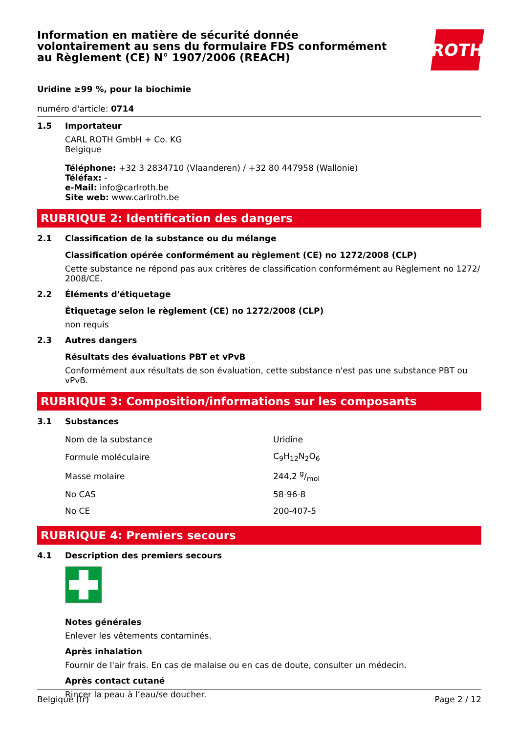Information en matière de sécurité donnée volontairement au sens du formulaire FDS conformément au Règlement (CE) N° 1907/2006 (REACH)
ROTH
Uridine ≥99 %, pour la biochimie
numéro d'article: 0714
1.5
Importateur
CARL ROTH GmbH + Co. KG
Belgique
Téléphone: +32 3 2834710 (Vlaanderen) / +32 80 447958 (Wallonie)
Téléfax: -
e-Mail: info@carlroth.be
Site web: www.carlroth.be
RUBRIQUE 2: Identification des dangers
2.1
Classification de la substance ou du mélange
Classification opérée conformément au règlement (CE) no 1272/2008 (CLP)
Cette substance ne répond pas aux critères de classification conformément au Règlement no 1272/ 2008/CE.
2.2
Éléments d'étiquetage
Étiquetage selon le règlement (CE) no 1272/2008 (CLP)
non requis
2.3
Autres dangers
Résultats des évaluations PBT et vPvB
Conformément aux résultats de son évaluation, cette substance n'est pas une substance PBT ou vPvB.
RUBRIQUE 3: Composition/informations sur les composants
3.1
Substances
| Nom de la substance | Uridine |
| Formule moléculaire | C<sub>9</sub>H<sub>12</sub>N<sub>2</sub>O<sub>6</sub> |
| Masse molaire | 244,2 g/mol |
| No CAS | 58-96-8 |
| No CE | 200-407-5 |
RUBRIQUE 4: Premiers secours
4.1
Description des premiers secours
Notes générales
Enlever les vêtements contaminés.
Après inhalation
Fournir de l'air frais. En cas de malaise ou en cas de doute, consulter un médecin.
Après contact cutané
Rincer la peau à l’eau/se doucher.
Belgique (fr) Page 2 / 12